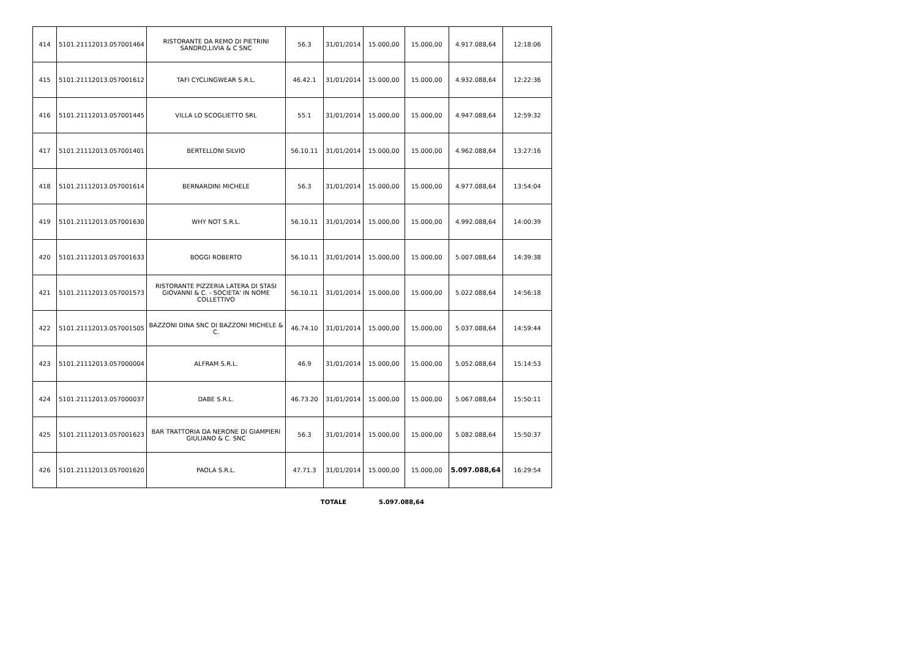| 414 | 5101.21112013.057001464 | RISTORANTE DA REMO DI PIETRINI SANDRO,LIVIA & C SNC | 56.3 | 31/01/2014 | 15.000,00 | 15.000,00 | 4.917.088,64 | 12:18:06 |
| 415 | 5101.21112013.057001612 | TAFI CYCLINGWEAR S.R.L. | 46.42.1 | 31/01/2014 | 15.000,00 | 15.000,00 | 4.932.088,64 | 12:22:36 |
| 416 | 5101.21112013.057001445 | VILLA LO SCOGLIETTO SRL | 55.1 | 31/01/2014 | 15.000,00 | 15.000,00 | 4.947.088,64 | 12:59:32 |
| 417 | 5101.21112013.057001401 | BERTELLONI SILVIO | 56.10.11 | 31/01/2014 | 15.000,00 | 15.000,00 | 4.962.088,64 | 13:27:16 |
| 418 | 5101.21112013.057001614 | BERNARDINI MICHELE | 56.3 | 31/01/2014 | 15.000,00 | 15.000,00 | 4.977.088,64 | 13:54:04 |
| 419 | 5101.21112013.057001630 | WHY NOT S.R.L. | 56.10.11 | 31/01/2014 | 15.000,00 | 15.000,00 | 4.992.088,64 | 14:00:39 |
| 420 | 5101.21112013.057001633 | BOGGI ROBERTO | 56.10.11 | 31/01/2014 | 15.000,00 | 15.000,00 | 5.007.088,64 | 14:39:38 |
| 421 | 5101.21112013.057001573 | RISTORANTE PIZZERIA LATERA DI STASI GIOVANNI & C. - SOCIETA' IN NOME COLLETTIVO | 56.10.11 | 31/01/2014 | 15.000,00 | 15.000,00 | 5.022.088,64 | 14:56:18 |
| 422 | 5101.21112013.057001505 | BAZZONI DINA SNC DI BAZZONI MICHELE & C. | 46.74.10 | 31/01/2014 | 15.000,00 | 15.000,00 | 5.037.088,64 | 14:59:44 |
| 423 | 5101.21112013.057000004 | ALFRAM S.R.L. | 46.9 | 31/01/2014 | 15.000,00 | 15.000,00 | 5.052.088,64 | 15:14:53 |
| 424 | 5101.21112013.057000037 | DABE S.R.L. | 46.73.20 | 31/01/2014 | 15.000,00 | 15.000,00 | 5.067.088,64 | 15:50:11 |
| 425 | 5101.21112013.057001623 | BAR TRATTORIA DA NERONE DI GIAMPIERI GIULIANO & C. SNC | 56.3 | 31/01/2014 | 15.000,00 | 15.000,00 | 5.082.088,64 | 15:50:37 |
| 426 | 5101.21112013.057001620 | PAOLA S.R.L. | 47.71.3 | 31/01/2014 | 15.000,00 | 15.000,00 | 5.097.088,64 | 16:29:54 |
| | TOTALE | 5.097.088,64 |